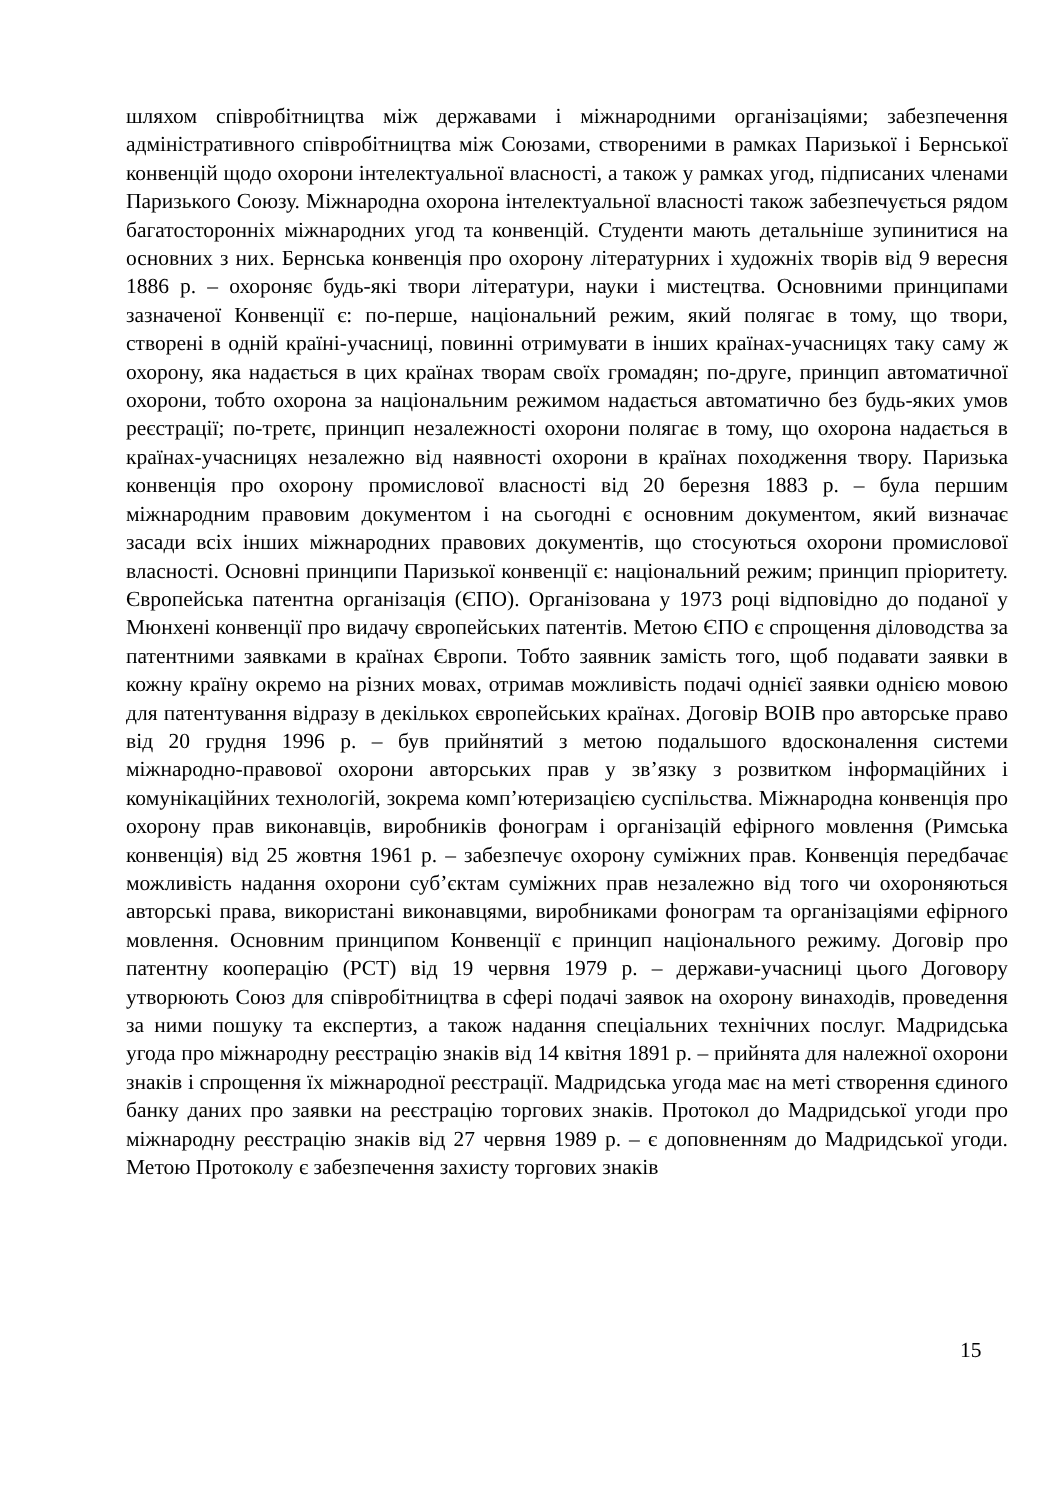шляхом співробітництва між державами і міжнародними організаціями; забезпечення адміністративного співробітництва між Союзами, створеними в рамках Паризької і Бернської конвенцій щодо охорони інтелектуальної власності, а також у рамках угод, підписаних членами Паризького Союзу. Міжнародна охорона інтелектуальної власності також забезпечується рядом багатосторонніх міжнародних угод та конвенцій. Студенти мають детальніше зупинитися на основних з них. Бернська конвенція про охорону літературних і художніх творів від 9 вересня 1886 р. – охороняє будь-які твори літератури, науки і мистецтва. Основними принципами зазначеної Конвенції є: по-перше, національний режим, який полягає в тому, що твори, створені в одній країні-учасниці, повинні отримувати в інших країнах-учасницях таку саму ж охорону, яка надається в цих країнах творам своїх громадян; по-друге, принцип автоматичної охорони, тобто охорона за національним режимом надається автоматично без будь-яких умов реєстрації; по-третє, принцип незалежності охорони полягає в тому, що охорона надається в країнах-учасницях незалежно від наявності охорони в країнах походження твору. Паризька конвенція про охорону промислової власності від 20 березня 1883 р. – була першим міжнародним правовим документом і на сьогодні є основним документом, який визначає засади всіх інших міжнародних правових документів, що стосуються охорони промислової власності. Основні принципи Паризької конвенції є: національний режим; принцип пріоритету. Європейська патентна організація (ЄПО). Організована у 1973 році відповідно до поданої у Мюнхені конвенції про видачу європейських патентів. Метою ЄПО є спрощення діловодства за патентними заявками в країнах Європи. Тобто заявник замість того, щоб подавати заявки в кожну країну окремо на різних мовах, отримав можливість подачі однієї заявки однією мовою для патентування відразу в декількох європейських країнах. Договір ВОІВ про авторське право від 20 грудня 1996 р. – був прийнятий з метою подальшого вдосконалення системи міжнародно-правової охорони авторських прав у зв’язку з розвитком інформаційних і комунікаційних технологій, зокрема комп’ютеризацією суспільства. Міжнародна конвенція про охорону прав виконавців, виробників фонограм і організацій ефірного мовлення (Римська конвенція) від 25 жовтня 1961 р. – забезпечує охорону суміжних прав. Конвенція передбачає можливість надання охорони суб’єктам суміжних прав незалежно від того чи охороняються авторські права, використані виконавцями, виробниками фонограм та організаціями ефірного мовлення. Основним принципом Конвенції є принцип національного режиму. Договір про патентну кооперацію (PCT) від 19 червня 1979 р. – держави-учасниці цього Договору утворюють Союз для співробітництва в сфері подачі заявок на охорону винаходів, проведення за ними пошуку та експертиз, а також надання спеціальних технічних послуг. Мадридська угода про міжнародну реєстрацію знаків від 14 квітня 1891 р. – прийнята для належної охорони знаків і спрощення їх міжнародної реєстрації. Мадридська угода має на меті створення єдиного банку даних про заявки на реєстрацію торгових знаків. Протокол до Мадридської угоди про міжнародну реєстрацію знаків від 27 червня 1989 р. – є доповненням до Мадридської угоди. Метою Протоколу є забезпечення захисту торгових знаків
15